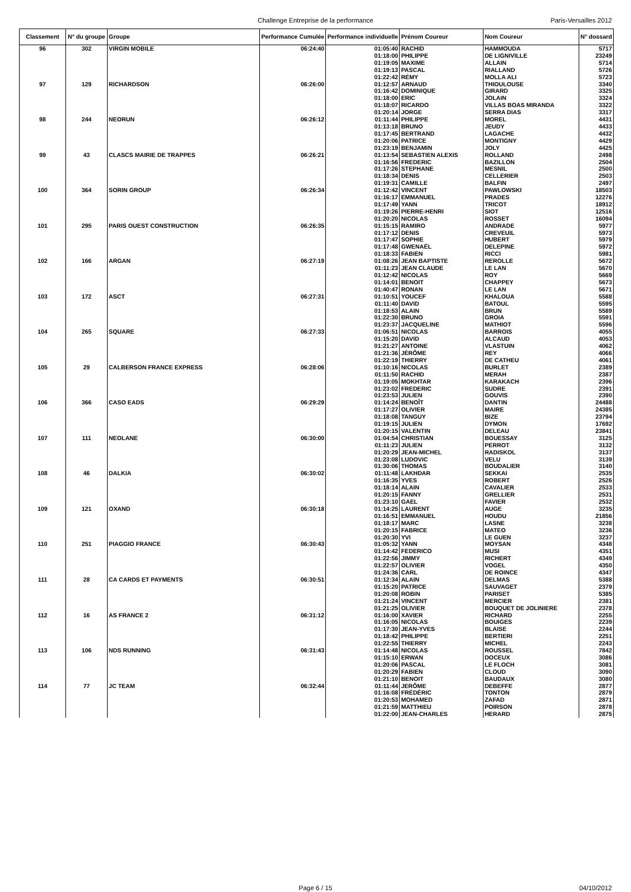Challenge Entreprise de la performance Paris-Versailles 2012
| Classement | N° du groupe | Groupe | Performance Cumulée | Performance individuelle | Prénom Coureur | Nom Coureur | N° dossard |
| --- | --- | --- | --- | --- | --- | --- | --- |
| 96 | 302 | VIRGIN MOBILE | 06:24:40 | 01:05:40 | RACHID | HAMMOUDA | 5717 |
| | | | | 01:18:00 | PHILIPPE | DE LIGNIVILLE | 23249 |
| | | | | 01:19:05 | MAXIME | ALLAIN | 5714 |
| | | | | 01:19:13 | PASCAL | RIALLAND | 5726 |
| | | | | 01:22:42 | RÉMY | MOLLA ALI | 5723 |
| 97 | 129 | RICHARDSON | 06:26:00 | 01:12:57 | ARNAUD | THIOULOUSE | 3340 |
| | | | | 01:16:42 | DOMINIQUE | GIRARD | 3325 |
| | | | | 01:18:00 | ERIC | JOLAIN | 3324 |
| | | | | 01:18:07 | RICARDO | VILLAS BOAS MIRANDA | 3322 |
| | | | | 01:20:14 | JORGE | SERRA DIAS | 3317 |
| 98 | 244 | NEORUN | 06:26:12 | 01:11:44 | PHILIPPE | MOREL | 4431 |
| | | | | 01:13:18 | BRUNO | JEUDY | 4433 |
| | | | | 01:17:45 | BERTRAND | LAGACHE | 4432 |
| | | | | 01:20:06 | PATRICE | MONTIGNY | 4429 |
| | | | | 01:23:19 | BENJAMIN | JOLY | 4425 |
| 99 | 43 | CLASCS MAIRIE DE TRAPPES | 06:26:21 | 01:13:54 | SEBASTIEN ALEXIS | ROLLAND | 2498 |
| | | | | 01:16:56 | FREDERIC | BAZILLON | 2504 |
| | | | | 01:17:26 | STEPHANE | MESNIL | 2500 |
| | | | | 01:18:34 | DENIS | CELLERIER | 2503 |
| | | | | 01:19:31 | CAMILLE | BALFIN | 2497 |
| 100 | 364 | SORIN GROUP | 06:26:34 | 01:12:42 | VINCENT | PAWLOWSKI | 18503 |
| | | | | 01:16:17 | EMMANUEL | PRADES | 12276 |
| | | | | 01:17:49 | YANN | TRICOT | 18912 |
| | | | | 01:19:26 | PIERRE-HENRI | SIOT | 12516 |
| | | | | 01:20:20 | NICOLAS | ROSSET | 16094 |
| 101 | 295 | PARIS OUEST CONSTRUCTION | 06:26:35 | 01:15:15 | RAMIRO | ANDRADE | 5977 |
| | | | | 01:17:12 | DENIS | CREVEUIL | 5973 |
| | | | | 01:17:47 | SOPHIE | HUBERT | 5979 |
| | | | | 01:17:48 | GWENAËL | DELEPINE | 5972 |
| | | | | 01:18:33 | FABIEN | RICCI | 5981 |
| 102 | 166 | ARGAN | 06:27:19 | 01:08:26 | JEAN BAPTISTE | REROLLE | 5672 |
| | | | | 01:11:23 | JEAN CLAUDE | LE LAN | 5670 |
| | | | | 01:12:42 | NICOLAS | ROY | 5669 |
| | | | | 01:14:01 | BENOIT | CHAPPEY | 5673 |
| | | | | 01:40:47 | RONAN | LE LAN | 5671 |
| 103 | 172 | ASCT | 06:27:31 | 01:10:51 | YOUCEF | KHALOUA | 5588 |
| | | | | 01:11:40 | DAVID | BATOUL | 5595 |
| | | | | 01:18:53 | ALAIN | BRUN | 5589 |
| | | | | 01:22:30 | BRUNO | GROIA | 5591 |
| | | | | 01:23:37 | JACQUELINE | MATHIOT | 5596 |
| 104 | 265 | SQUARE | 06:27:33 | 01:06:51 | NICOLAS | BARROIS | 4055 |
| | | | | 01:15:20 | DAVID | ALCAUD | 4053 |
| | | | | 01:21:27 | ANTOINE | VLASTUIN | 4062 |
| | | | | 01:21:36 | JÉRÔME | REY | 4066 |
| | | | | 01:22:19 | THIERRY | DE CATHEU | 4061 |
| 105 | 29 | CALBERSON FRANCE EXPRESS | 06:28:06 | 01:10:16 | NICOLAS | BURLET | 2389 |
| | | | | 01:11:50 | RACHID | MERAH | 2387 |
| | | | | 01:19:05 | MOKHTAR | KARAKACH | 2396 |
| | | | | 01:23:02 | FREDERIC | SUDRE | 2391 |
| | | | | 01:23:53 | JULIEN | GOUVIS | 2390 |
| 106 | 366 | CASO EADS | 06:29:29 | 01:14:24 | BENOÎT | DANTIN | 24488 |
| | | | | 01:17:27 | OLIVIER | MAIRE | 24385 |
| | | | | 01:18:08 | TANGUY | BIZE | 23794 |
| | | | | 01:19:15 | JULIEN | DYMON | 17692 |
| | | | | 01:20:15 | VALENTIN | DELEAU | 23841 |
| 107 | 111 | NEOLANE | 06:30:00 | 01:04:54 | CHRISTIAN | BOUESSAY | 3125 |
| | | | | 01:11:23 | JULIEN | PERROT | 3132 |
| | | | | 01:20:29 | JEAN-MICHEL | RADISKOL | 3137 |
| | | | | 01:23:08 | LUDOVIC | VELU | 3139 |
| | | | | 01:30:06 | THOMAS | BOUDALIER | 3140 |
| 108 | 46 | DALKIA | 06:30:02 | 01:11:48 | LAKHDAR | SEKKAI | 2535 |
| | | | | 01:16:35 | YVES | ROBERT | 2526 |
| | | | | 01:18:14 | ALAIN | CAVALIER | 2533 |
| | | | | 01:20:15 | FANNY | GRELLIER | 2531 |
| | | | | 01:23:10 | GAEL | FAVIER | 2532 |
| 109 | 121 | OXAND | 06:30:18 | 01:14:25 | LAURENT | AUGE | 3235 |
| | | | | 01:16:51 | EMMANUEL | HOUDU | 21856 |
| | | | | 01:18:17 | MARC | LASNE | 3238 |
| | | | | 01:20:15 | FABRICE | MATEO | 3236 |
| | | | | 01:20:30 | YVI | LE GUEN | 3237 |
| 110 | 251 | PIAGGIO FRANCE | 06:30:43 | 01:05:32 | YANN | MOYSAN | 4348 |
| | | | | 01:14:42 | FEDERICO | MUSI | 4351 |
| | | | | 01:22:56 | JIMMY | RICHERT | 4349 |
| | | | | 01:22:57 | OLIVIER | VOGEL | 4350 |
| | | | | 01:24:36 | CARL | DE ROINCE | 4347 |
| 111 | 28 | CA CARDS ET PAYMENTS | 06:30:51 | 01:12:34 | ALAIN | DELMAS | 5388 |
| | | | | 01:15:20 | PATRICE | SAUVAGET | 2379 |
| | | | | 01:20:08 | ROBIN | PARISET | 5385 |
| | | | | 01:21:24 | VINCENT | MERCIER | 2381 |
| | | | | 01:21:25 | OLIVIER | BOUQUET DE JOLINIERE | 2378 |
| 112 | 16 | AS FRANCE 2 | 06:31:12 | 01:16:00 | XAVIER | RICHARD | 2255 |
| | | | | 01:16:05 | NICOLAS | BOUIGES | 2239 |
| | | | | 01:17:30 | JEAN-YVES | BLAISE | 2244 |
| | | | | 01:18:42 | PHILIPPE | BERTIERI | 2251 |
| | | | | 01:22:55 | THIERRY | MICHEL | 2243 |
| 113 | 106 | NDS RUNNING | 06:31:43 | 01:14:48 | NICOLAS | ROUSSEL | 7842 |
| | | | | 01:15:10 | ERWAN | DOCEUX | 3086 |
| | | | | 01:20:06 | PASCAL | LE FLOCH | 3081 |
| | | | | 01:20:29 | FABIEN | CLOUD | 3090 |
| | | | | 01:21:10 | BENOIT | BAUDAUX | 3080 |
| 114 | 77 | JC TEAM | 06:32:44 | 01:11:44 | JERÔME | DEBEFFE | 2877 |
| | | | | 01:16:08 | FRÉDÉRIC | TONTON | 2879 |
| | | | | 01:20:53 | MOHAMED | ZAFAD | 2871 |
| | | | | 01:21:59 | MATTHIEU | POIRSON | 2878 |
| | | | | 01:22:00 | JEAN-CHARLES | HERARD | 2875 |
Page 6 / 15 04/10/2012